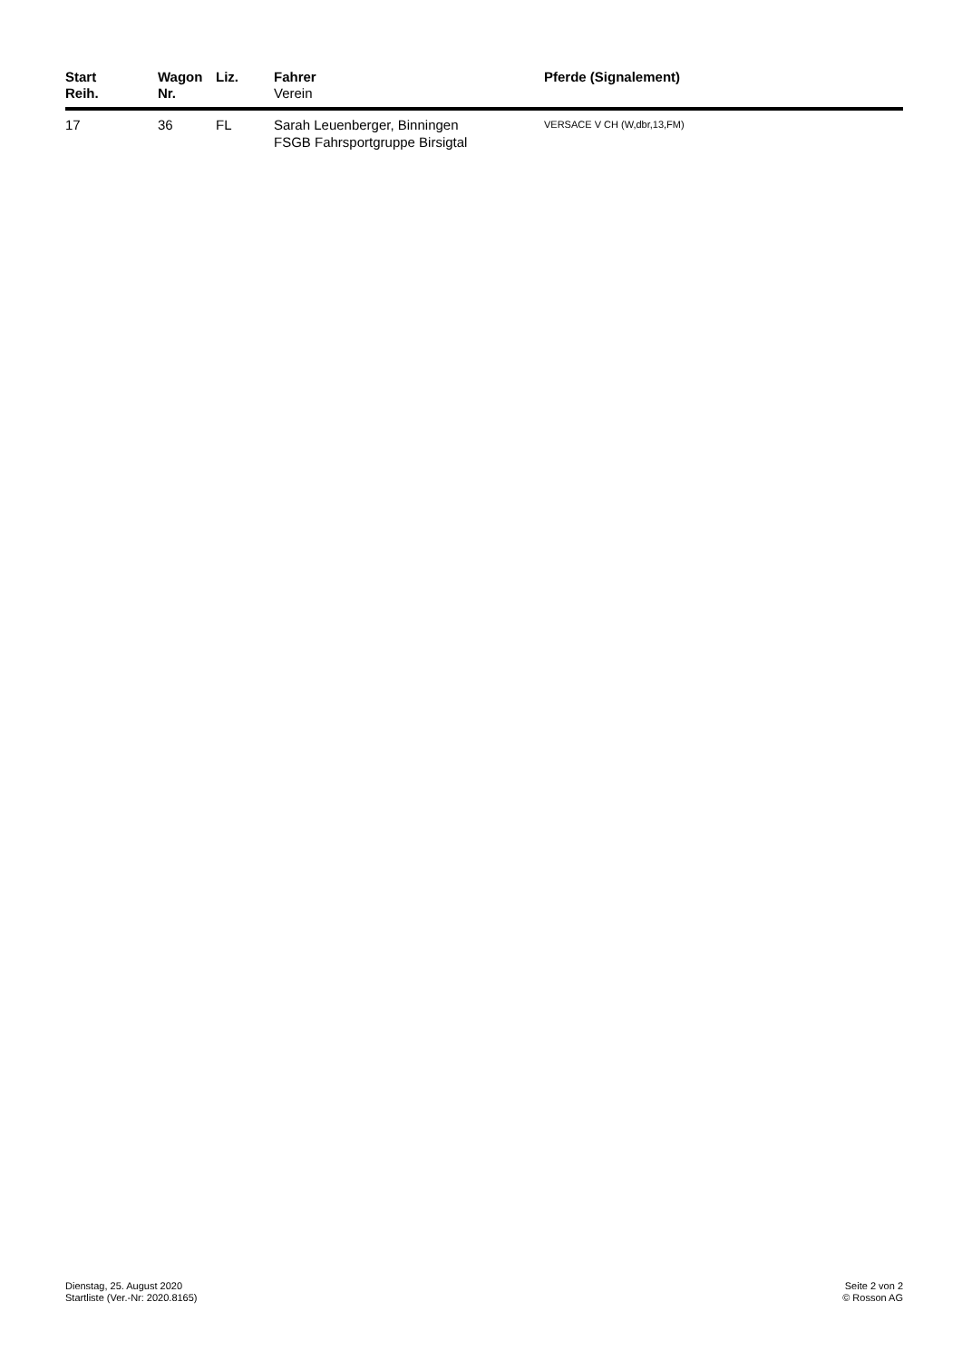| Start Reih. | Wagon Nr. | Liz. | Fahrer Verein | Pferde (Signalement) |
| --- | --- | --- | --- | --- |
| 17 | 36 | FL | Sarah Leuenberger, Binningen FSGB Fahrsportgruppe Birsigtal | VERSACE V CH (W,dbr,13,FM) |
Dienstag, 25. August 2020
Startliste (Ver.-Nr: 2020.8165)
Seite 2 von 2
© Rosson AG